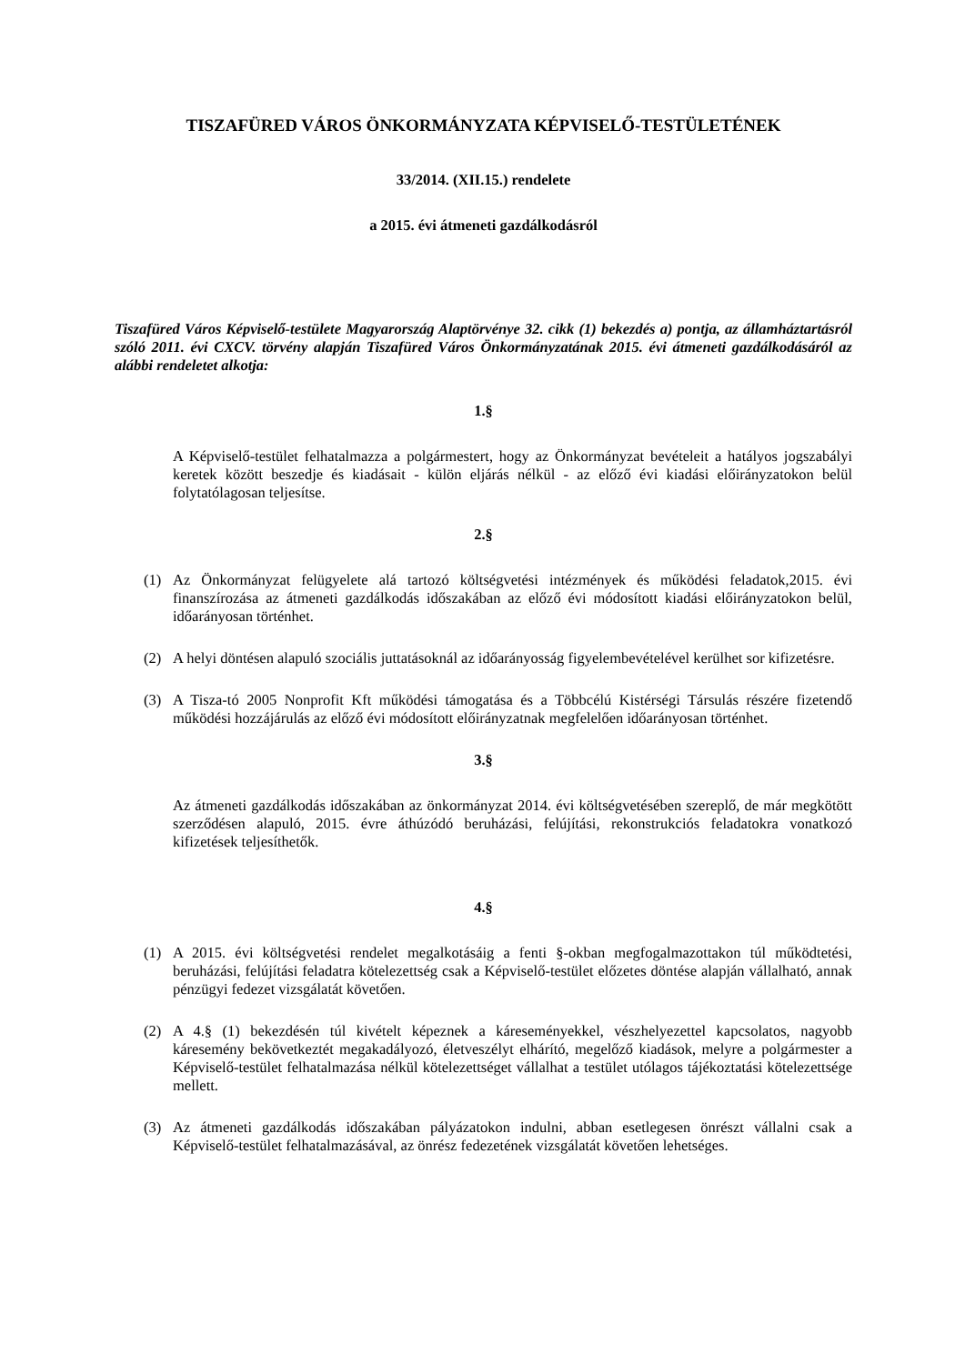TISZAFÜRED VÁROS ÖNKORMÁNYZATA KÉPVISELŐ-TESTÜLETÉNEK
33/2014. (XII.15.) rendelete
a 2015. évi átmeneti gazdálkodásról
Tiszafüred Város Képviselő-testülete Magyarország Alaptörvénye 32. cikk (1) bekezdés a) pontja, az államháztartásról szóló 2011. évi CXCV. törvény alapján Tiszafüred Város Önkormányzatának 2015. évi átmeneti gazdálkodásáról az alábbi rendeletet alkotja:
1.§
A Képviselő-testület felhatalmazza a polgármestert, hogy az Önkormányzat bevételeit a hatályos jogszabályi keretek között beszedje és kiadásait - külön eljárás nélkül - az előző évi kiadási előirányzatokon belül folytatólagosan teljesítse.
2.§
(1) Az Önkormányzat felügyelete alá tartozó költségvetési intézmények és működési feladatok,2015. évi finanszírozása az átmeneti gazdálkodás időszakában az előző évi módosított kiadási előirányzatokon belül, időarányosan történhet.
(2) A helyi döntésen alapuló szociális juttatásoknál az időarányosság figyelembevételével kerülhet sor kifizetésre.
(3) A Tisza-tó 2005 Nonprofit Kft működési támogatása és a Többcélú Kistérségi Társulás részére fizetendő működési hozzájárulás az előző évi módosított előirányzatnak megfelelően időarányosan történhet.
3.§
Az átmeneti gazdálkodás időszakában az önkormányzat 2014. évi költségvetésében szereplő, de már megkötött szerződésen alapuló, 2015. évre áthúzódó beruházási, felújítási, rekonstrukciós feladatokra vonatkozó kifizetések teljesíthetők.
4.§
(1) A 2015. évi költségvetési rendelet megalkotásáig a fenti §-okban megfogalmazottakon túl működtetési, beruházási, felújítási feladatra kötelezettség csak a Képviselő-testület előzetes döntése alapján vállalható, annak pénzügyi fedezet vizsgálatát követően.
(2) A 4.§ (1) bekezdésén túl kivételt képeznek a káreseményekkel, vészhelyezettel kapcsolatos, nagyobb káresemény bekövetkeztét megakadályozó, életveszélyt elhárító, megelőző kiadások, melyre a polgármester a Képviselő-testület felhatalmazása nélkül kötelezettséget vállalhat a testület utólagos tájékoztatási kötelezettsége mellett.
(3) Az átmeneti gazdálkodás időszakában pályázatokon indulni, abban esetlegesen önrészt vállalni csak a Képviselő-testület felhatalmazásával, az önrész fedezetének vizsgálatát követően lehetséges.